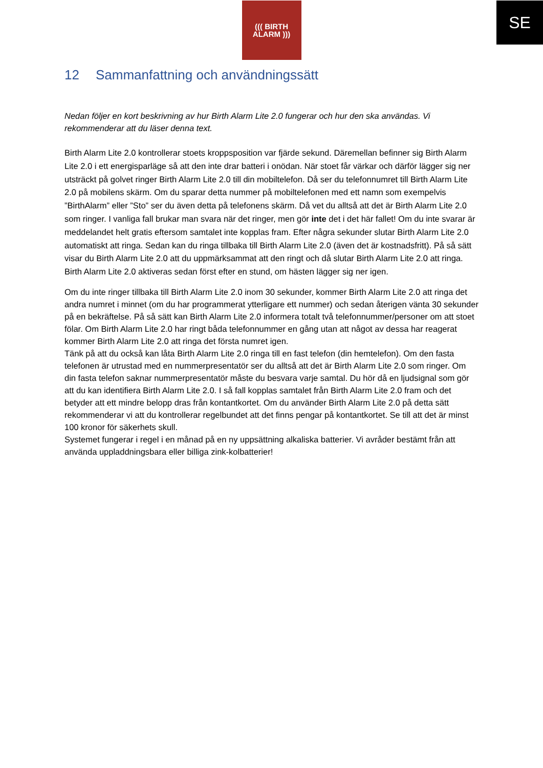SE
((( BIRTH
ALARM )))
12 Sammanfattning och användningssätt
Nedan följer en kort beskrivning av hur Birth Alarm Lite 2.0 fungerar och hur den ska användas. Vi rekommenderar att du läser denna text.
Birth Alarm Lite 2.0 kontrollerar stoets kroppsposition var fjärde sekund. Däremellan befinner sig Birth Alarm Lite 2.0 i ett energisparläge så att den inte drar batteri i onödan. När stoet får värkar och därför lägger sig ner utsträckt på golvet ringer Birth Alarm Lite 2.0 till din mobiltelefon. Då ser du telefonnumret till Birth Alarm Lite 2.0 på mobilens skärm. Om du sparar detta nummer på mobiltelefonen med ett namn som exempelvis ”BirthAlarm” eller ”Sto” ser du även detta på telefonens skärm. Då vet du alltså att det är Birth Alarm Lite 2.0 som ringer. I vanliga fall brukar man svara när det ringer, men gör inte det i det här fallet! Om du inte svarar är meddelandet helt gratis eftersom samtalet inte kopplas fram. Efter några sekunder slutar Birth Alarm Lite 2.0 automatiskt att ringa. Sedan kan du ringa tillbaka till Birth Alarm Lite 2.0 (även det är kostnadsfritt). På så sätt visar du Birth Alarm Lite 2.0 att du uppmärksammat att den ringt och då slutar Birth Alarm Lite 2.0 att ringa. Birth Alarm Lite 2.0 aktiveras sedan först efter en stund, om hästen lägger sig ner igen.
Om du inte ringer tillbaka till Birth Alarm Lite 2.0 inom 30 sekunder, kommer Birth Alarm Lite 2.0 att ringa det andra numret i minnet (om du har programmerat ytterligare ett nummer) och sedan återigen vänta 30 sekunder på en bekräftelse. På så sätt kan Birth Alarm Lite 2.0 informera totalt två telefonnummer/personer om att stoet fölar. Om Birth Alarm Lite 2.0 har ringt båda telefonnummer en gång utan att något av dessa har reagerat kommer Birth Alarm Lite 2.0 att ringa det första numret igen.
Tänk på att du också kan låta Birth Alarm Lite 2.0 ringa till en fast telefon (din hemtelefon). Om den fasta telefonen är utrustad med en nummerpresentatör ser du alltså att det är Birth Alarm Lite 2.0 som ringer. Om din fasta telefon saknar nummerpresentatör måste du besvara varje samtal. Du hör då en ljudsignal som gör att du kan identifiera Birth Alarm Lite 2.0. I så fall kopplas samtalet från Birth Alarm Lite 2.0 fram och det betyder att ett mindre belopp dras från kontantkortet. Om du använder Birth Alarm Lite 2.0 på detta sätt rekommenderar vi att du kontrollerar regelbundet att det finns pengar på kontantkortet. Se till att det är minst 100 kronor för säkerhets skull.
Systemet fungerar i regel i en månad på en ny uppsättning alkaliska batterier. Vi avråder bestämt från att använda uppladdningsbara eller billiga zink-kolbatterier!